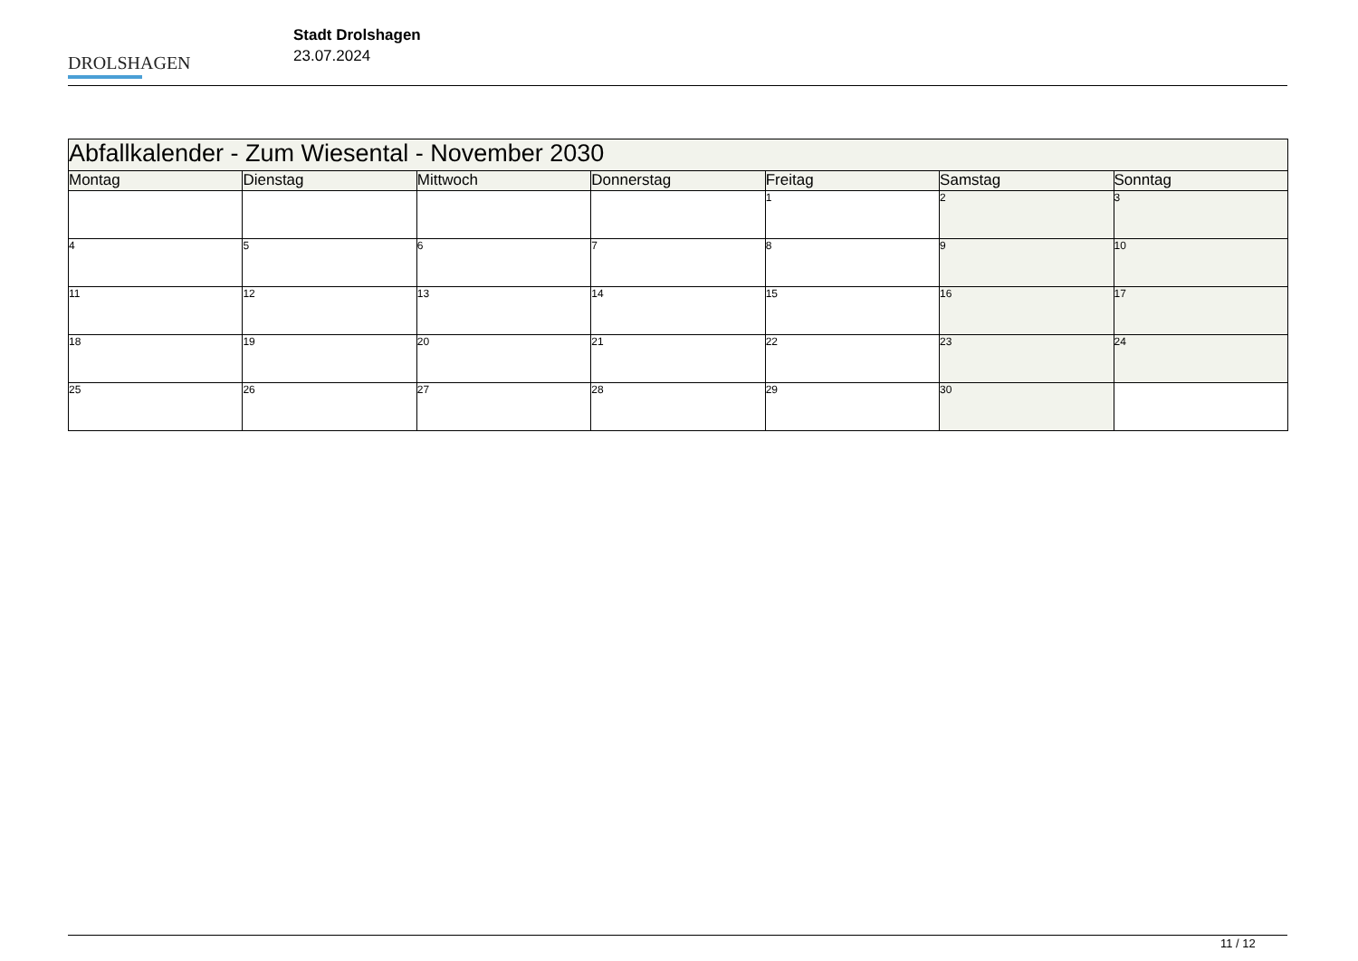DROLSHAGEN
Stadt Drolshagen
23.07.2024
| Abfallkalender - Zum Wiesental - November 2030 | | | | | | |
| Montag | Dienstag | Mittwoch | Donnerstag | Freitag | Samstag | Sonntag |
| | | | | 1 | 2 | 3 |
| 4 | 5 | 6 | 7 | 8 | 9 | 10 |
| 11 | 12 | 13 | 14 | 15 | 16 | 17 |
| 18 | 19 | 20 | 21 | 22 | 23 | 24 |
| 25 | 26 | 27 | 28 | 29 | 30 | |
11 / 12